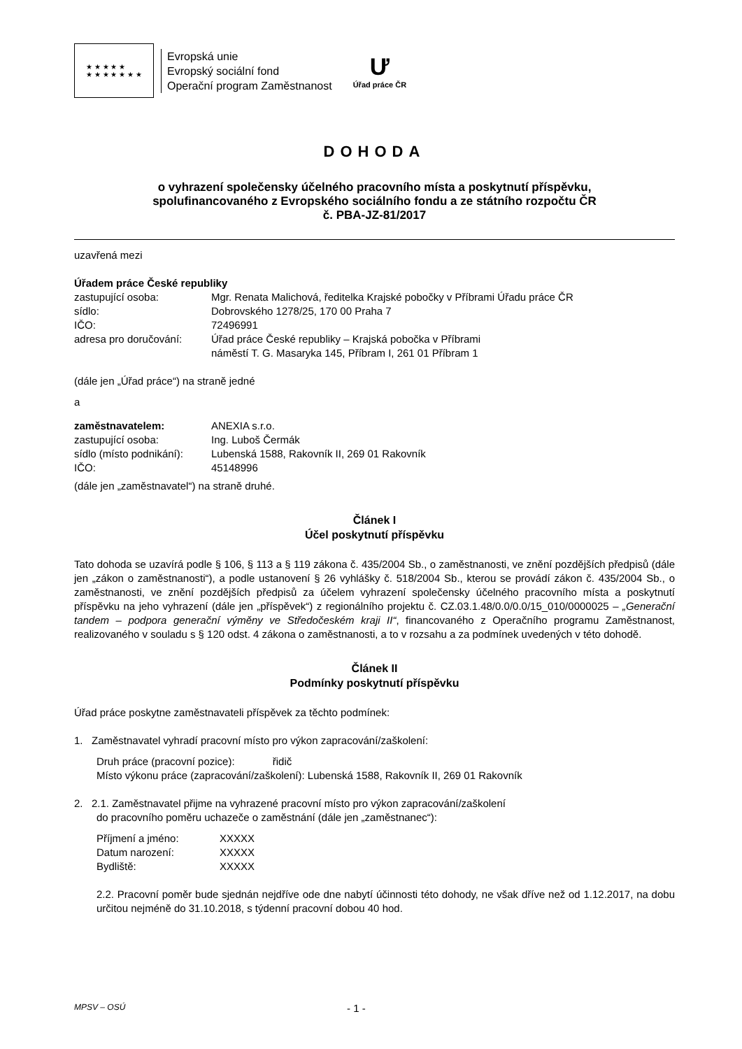★ ★ ★ ★ ★
★ ★ ★ ★ ★ ★ ★
Evropská unie
Evropský sociální fond
Operační program Zaměstnanost
Ư
Úřad práce ČR
DOHODA
o vyhrazení společensky účelného pracovního místa a poskytnutí příspěvku,
spolufinancovaného z Evropského sociálního fondu a ze státního rozpočtu ČR
č. PBA-JZ-81/2017
uzavřená mezi
Úřadem práce České republiky
zastupující osoba: Mgr. Renata Malichová, ředitelka Krajské pobočky v Příbrami Úřadu práce ČR
sídlo: Dobrovského 1278/25, 170 00 Praha 7
IČO: 72496991
adresa pro doručování: Úřad práce České republiky – Krajská pobočka v Příbrami
náměstí T. G. Masaryka 145, Příbram I, 261 01 Příbram 1
(dále jen „Úřad práce“) na straně jedné
a
zaměstnavatelem: ANEXIA s.r.o.
zastupující osoba: Ing. Luboš Čermák
sídlo (místo podnikání): Lubenská 1588, Rakovník II, 269 01 Rakovník
IČO: 45148996
(dále jen „zaměstnavatel“) na straně druhé.
Článek I
Účel poskytnutí příspěvku
Tato dohoda se uzavírá podle § 106, § 113 a § 119 zákona č. 435/2004 Sb., o zaměstnanosti, ve znění pozdějších předpisů (dále jen „zákon o zaměstnanosti“), a podle ustanovení § 26 vyhlášky č. 518/2004 Sb., kterou se provádí zákon č. 435/2004 Sb., o zaměstnanosti, ve znění pozdějších předpisů za účelem vyhrazení společensky účelného pracovního místa a poskytnutí příspěvku na jeho vyhrazení (dále jen „příspěvek“) z regionálního projektu č. CZ.03.1.48/0.0/0.0/15_010/0000025 – „Generační tandem – podpora generační výměny ve Středočeském kraji II“, financovaného z Operačního programu Zaměstnanost, realizovaného v souladu s § 120 odst. 4 zákona o zaměstnanosti, a to v rozsahu a za podmínek uvedených v této dohodě.
Článek II
Podmínky poskytnutí příspěvku
Úřad práce poskytne zaměstnavateli příspěvek za těchto podmínek:
1. Zaměstnavatel vyhradí pracovní místo pro výkon zapracování/zaškolení:
Druh práce (pracovní pozice): řidič
Místo výkonu práce (zapracování/zaškolení): Lubenská 1588, Rakovník II, 269 01 Rakovník
2. 2.1. Zaměstnavatel přijme na vyhrazené pracovní místo pro výkon zapracování/zaškolení
do pracovního poměru uchazeče o zaměstnání (dále jen „zaměstnanec“):
Příjmení a jméno: XXXXX
Datum narození: XXXXX
Bydliště: XXXXX
2.2. Pracovní poměr bude sjednán nejdříve ode dne nabytí účinnosti této dohody, ne však dříve než od 1.12.2017, na dobu určitou nejméně do 31.10.2018, s týdenní pracovní dobou 40 hod.
MPSV – OSÚ - 1 -